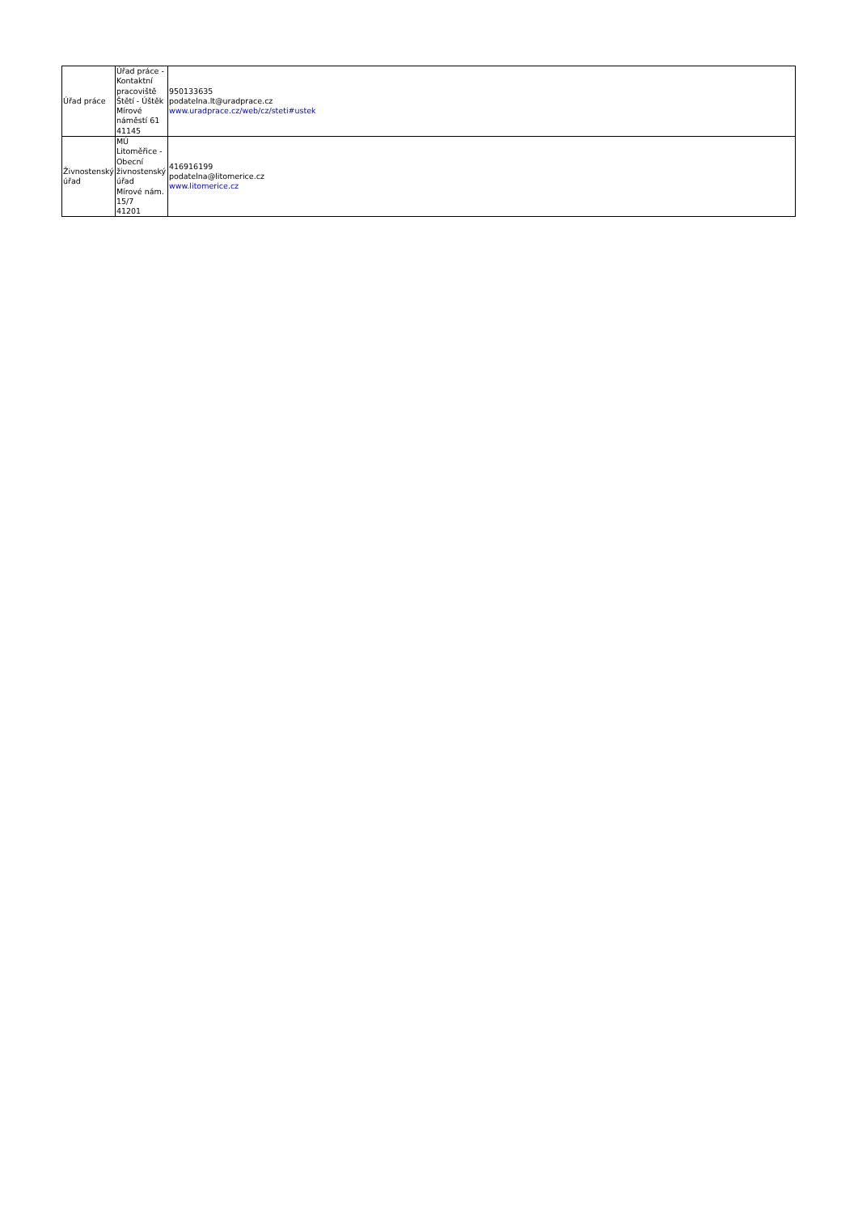| Úřad práce | Úřad práce - Kontaktní pracoviště Štětí - Úštěk Mírové náměstí 61 41145 | 950133635 podatelna.lt@uradprace.cz www.uradprace.cz/web/cz/steti#ustek |
| Živnostenský úřad | MÚ Litoměřice - Obecní živnostenský úřad Mírové nám. 15/7 41201 | 416916199 podatelna@litomerice.cz www.litomerice.cz |